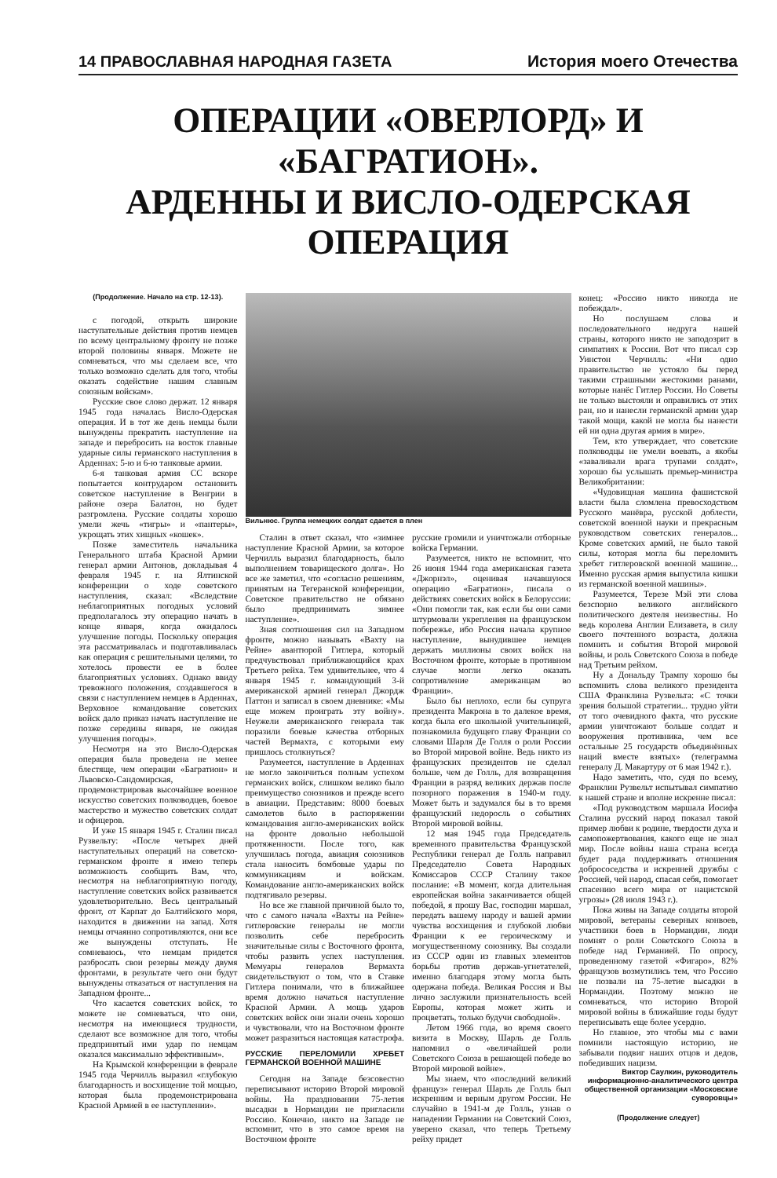14 ПРАВОСЛАВНАЯ НАРОДНАЯ ГАЗЕТА
История моего Отечества
ОПЕРАЦИИ «ОВЕРЛОРД» И «БАГРАТИОН».
АРДЕННЫ И ВИСЛО-ОДЕРСКАЯ ОПЕРАЦИЯ
(Продолжение. Начало на стр. 12-13).
с погодой, открыть широкие наступательные действия против немцев по всему центральному фронту не позже второй половины января. Можете не сомневаться, что мы сделаем все, что только возможно сделать для того, чтобы оказать содействие нашим славным союзным войскам».
Русские свое слово держат. 12 января 1945 года началась Висло-Одерская операция. И в тот же день немцы были вынуждены прекратить наступление на западе и перебросить на восток главные ударные силы германского наступления в Арденнах: 5-ю и 6-ю танковые армии.
6-я танковая армия СС вскоре попытается контрударом остановить советское наступление в Венгрии в районе озера Балатон, но будет разгромлена. Русские солдаты хорошо умели жечь «тигры» и «пантеры», укрощать этих хищных «кошек».
Позже заместитель начальника Генерального штаба Красной Армии генерал армии Антонов, докладывая 4 февраля 1945 г. на Ялтинской конференции о ходе советского наступления, сказал: «Вследствие неблагоприятных погодных условий предполагалось эту операцию начать в конце января, когда ожидалось улучшение погоды. Поскольку операция эта рассматривалась и подготавливалась как операция с решительными целями, то хотелось провести ее в более благоприятных условиях. Однако ввиду тревожного положения, создавшегося в связи с наступлением немцев в Арденнах, Верховное командование советских войск дало приказ начать наступление не позже середины января, не ожидая улучшения погоды».
Несмотря на это Висло-Одерская операция была проведена не менее блестяще, чем операции «Багратион» и Львовско-Сандомирская, продемонстрировав высочайшее военное искусство советских полководцев, боевое мастерство и мужество советских солдат и офицеров.
И уже 15 января 1945 г. Сталин писал Рузвельту: «После четырех дней наступательных операций на советско-германском фронте я имею теперь возможность сообщить Вам, что, несмотря на неблагоприятную погоду, наступление советских войск развивается удовлетворительно. Весь центральный фронт, от Карпат до Балтийского моря, находится в движении на запад. Хотя немцы отчаянно сопротивляются, они все же вынуждены отступать. Не сомневаюсь, что немцам придется разбросать свои резервы между двумя фронтами, в результате чего они будут вынуждены отказаться от наступления на Западном фронте...
Что касается советских войск, то можете не сомневаться, что они, несмотря на имеющиеся трудности, сделают все возможное для того, чтобы предпринятый ими удар по немцам оказался максимально эффективным».
На Крымской конференции в феврале 1945 года Черчилль выразил «глубокую благодарность и восхищение той мощью, которая была продемонстрирована Красной Армией в ее наступлении».
Вильнюс. Группа немецких солдат сдается в плен
Сталин в ответ сказал, что «зимнее наступление Красной Армии, за которое Черчилль выразил благодарность, было выполнением товарищеского долга». Но все же заметил, что «согласно решениям, принятым на Тегеранской конференции, Советское правительство не обязано было предпринимать зимнее наступление».
Зная соотношения сил на Западном фронте, можно называть «Вахту на Рейне» авантюрой Гитлера, который предчувствовал приближающийся крах Третьего рейха. Тем удивительнее, что 4 января 1945 г. командующий 3-й американской армией генерал Джордж Паттон и записал в своем дневнике: «Мы еще можем проиграть эту войну». Неужели американского генерала так поразили боевые качества отборных частей Вермахта, с которыми ему пришлось столкнуться?
Разумеется, наступление в Арденнах не могло закончиться полным успехом германских войск, слишком велико было преимущество союзников и прежде всего в авиации. Представим: 8000 боевых самолетов было в распоряжении командования англо-американских войск на фронте довольно небольшой протяженности. После того, как улучшилась погода, авиация союзников стала наносить бомбовые удары по коммуникациям и войскам. Командование англо-американских войск подтягивало резервы.
Но все же главной причиной было то, что с самого начала «Вахты на Рейне» гитлеровские генералы не могли позволить себе перебросить значительные силы с Восточного фронта, чтобы развить успех наступления. Мемуары генералов Вермахта свидетельствуют о том, что в Ставке Гитлера понимали, что в ближайшее время должно начаться наступление Красной Армии. А мощь ударов советских войск они знали очень хорошо и чувствовали, что на Восточном фронте может разразиться настоящая катастрофа.
РУССКИЕ ПЕРЕЛОМИЛИ ХРЕБЕТ ГЕРМАНСКОЙ ВОЕННОЙ МАШИНЕ
Сегодня на Западе безсовестно переписывают историю Второй мировой войны. На праздновании 75-летия высадки в Нормандии не пригласили Россию. Конечно, никто на Западе не вспомнит, что в это самое время на Восточном фронте
русские громили и уничтожали отборные войска Германии.
Разумеется, никто не вспомнит, что 26 июня 1944 года американская газета «Джорнэл», оценивая начавшуюся операцию «Багратион», писала о действиях советских войск в Белоруссии: «Они помогли так, как если бы они сами штурмовали укрепления на французском побережье, ибо Россия начала крупное наступление, вынудившее немцев держать миллионы своих войск на Восточном фронте, которые в противном случае могли легко оказать сопротивление американцам во Франции».
Было бы неплохо, если бы супруга президента Макрона в то далекое время, когда была его школьной учительницей, познакомила будущего главу Франции со словами Шарля Де Голля о роли России во Второй мировой войне. Ведь никто из французских президентов не сделал больше, чем де Голль, для возвращения Франции в разряд великих держав после позорного поражения в 1940-м году. Может быть и задумался бы в то время французский недоросль о событиях Второй мировой войны.
12 мая 1945 года Председатель временного правительства Французской Республики генерал де Голль направил Председателю Совета Народных Комиссаров СССР Сталину такое послание: «В момент, когда длительная европейская война заканчивается общей победой, я прошу Вас, господин маршал, передать вашему народу и вашей армии чувства восхищения и глубокой любви Франции к ее героическому и могущественному союзнику. Вы создали из СССР один из главных элементов борьбы против держав-угнетателей, именно благодаря этому могла быть одержана победа. Великая Россия и Вы лично заслужили признательность всей Европы, которая может жить и процветать, только будучи свободной».
Летом 1966 года, во время своего визита в Москву, Шарль де Голль напомнил о «величайшей роли Советского Союза в решающей победе во Второй мировой войне».
Мы знаем, что «последний великий француз» генерал Шарль де Голль был искренним и верным другом России. Не случайно в 1941-м де Голль, узнав о нападении Германии на Советский Союз, уверено сказал, что теперь Третьему рейху придет
конец: «Россию никто никогда не побеждал».
Но послушаем слова и последовательного недруга нашей страны, которого никто не заподозрит в симпатиях к России. Вот что писал сэр Уинстон Черчилль: «Ни одно правительство не устояло бы перед такими страшными жестокими ранами, которые нанёс Гитлер России. Но Советы не только выстояли и оправились от этих ран, но и нанесли германской армии удар такой мощи, какой не могла бы нанести ей ни одна другая армия в мире».
Тем, кто утверждает, что советские полководцы не умели воевать, а якобы «заваливали врага трупами солдат», хорошо бы услышать премьер-министра Великобритании:
«Чудовищная машина фашистской власти была сломлена превосходством Русского манёвра, русской доблести, советской военной науки и прекрасным руководством советских генералов... Кроме советских армий, не было такой силы, которая могла бы переломить хребет гитлеровской военной машине... Именно русская армия выпустила кишки из германской военной машины».
Разумеется, Терезе Мэй эти слова безспорно великого английского политического деятеля неизвестны. Но ведь королева Англии Елизавета, в силу своего почтенного возраста, должна помнить и события Второй мировой войны, и роль Советского Союза в победе над Третьим рейхом.
Ну а Дональду Трампу хорошо бы вспомнить слова великого президента США Франклина Рузвельта: «С точки зрения большой стратегии... трудно уйти от того очевидного факта, что русские армии уничтожают больше солдат и вооружения противника, чем все остальные 25 государств объединённых наций вместе взятых» (телеграмма генералу Д. Макартуру от 6 мая 1942 г.).
Надо заметить, что, судя по всему, Франклин Рузвельт испытывал симпатию к нашей стране и вполне искренне писал:
«Под руководством маршала Иосифа Сталина русский народ показал такой пример любви к родине, твердости духа и самопожертвования, какого еще не знал мир. После войны наша страна всегда будет рада поддерживать отношения добрососедства и искренней дружбы с Россией, чей народ, спасая себя, помогает спасению всего мира от нацистской угрозы» (28 июля 1943 г.).
Пока живы на Западе солдаты второй мировой, ветераны северных конвоев, участники боев в Нормандии, люди помнят о роли Советского Союза в победе над Германией. По опросу, проведенному газетой «Фигаро», 82% французов возмутились тем, что Россию не позвали на 75-летие высадки в Нормандии. Поэтому можно не сомневаться, что историю Второй мировой войны в ближайшие годы будут переписывать еще более усердно.
Но главное, это чтобы мы с вами помнили настоящую историю, не забывали подвиг наших отцов и дедов, победивших нацизм.
Виктор Саулкин, руководитель информационно-аналитического центра общественной организации «Московские суворовцы»
(Продолжение следует)